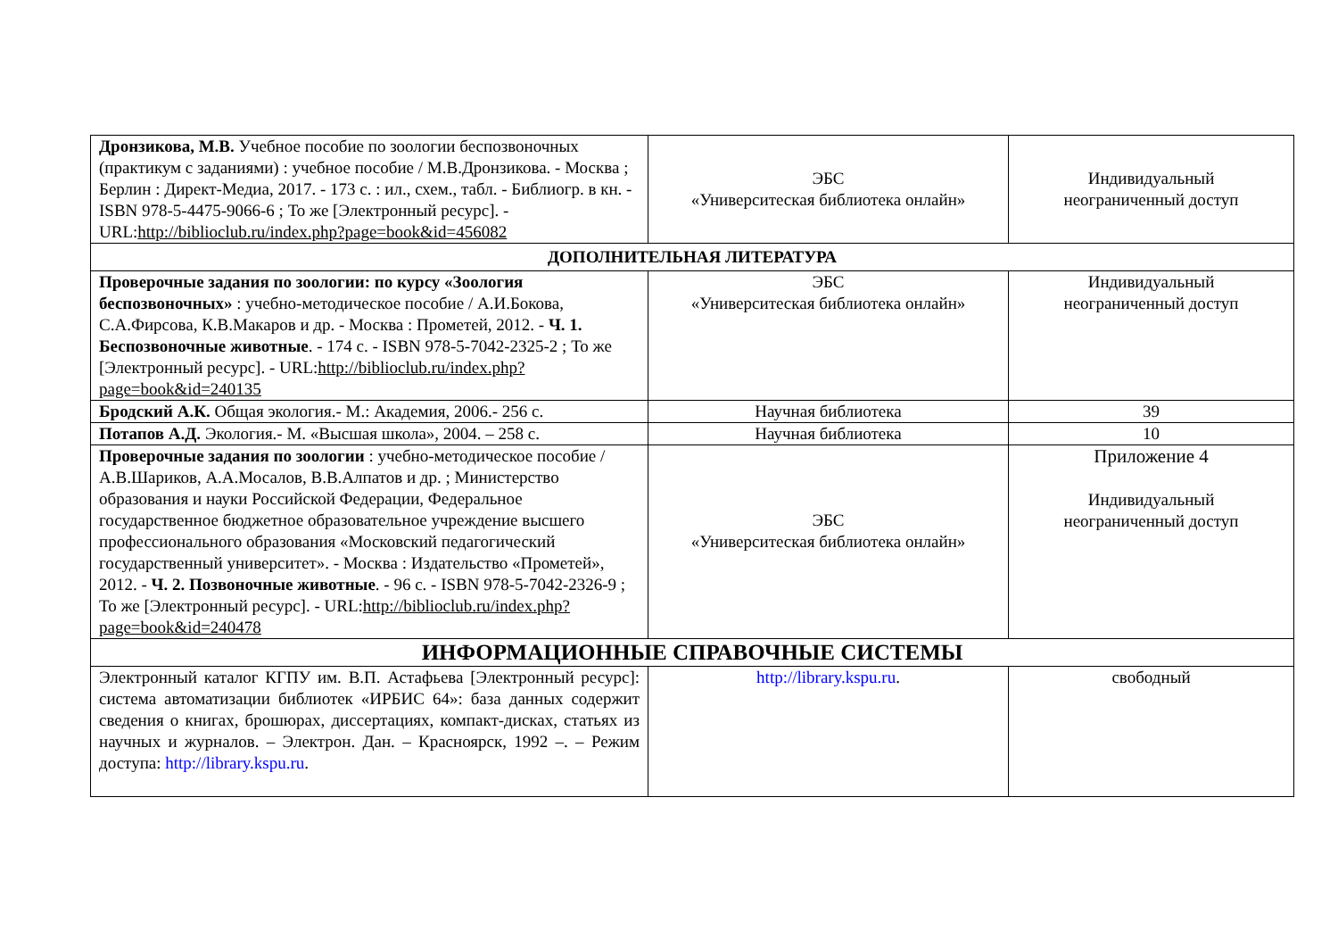| Дронзикова, М.В. Учебное пособие по зоологии беспозвоночных (практикум с заданиями) : учебное пособие / М.В.Дронзикова. - Москва ; Берлин : Директ-Медиа, 2017. - 173 с. : ил., схем., табл. - Библиогр. в кн. - ISBN 978-5-4475-9066-6 ; То же [Электронный ресурс]. - URL: http://biblioclub.ru/index.php?page=book&id=456082 | ЭБС «Университеская библиотека онлайн» | Индивидуальный неограниченный доступ |
| ДОПОЛНИТЕЛЬНАЯ ЛИТЕРАТУРА | | |
| Проверочные задания по зоологии: по курсу «Зоология беспозвоночных» : учебно-методическое пособие / А.И.Бокова, С.А.Фирсова, К.В.Макаров и др. - Москва : Прометей, 2012. - Ч. 1. Беспозвоночные животные . - 174 с. - ISBN 978-5-7042-2325-2 ; То же [Электронный ресурс]. - URL: http://biblioclub.ru/index.php?page=book&id=240135 | ЭБС «Университеская библиотека онлайн» | Индивидуальный неограниченный доступ |
| Бродский А.К. Общая экология.- М.: Академия, 2006.- 256 с. | Научная библиотека | 39 |
| Потапов А.Д. Экология.- М. «Высшая школа», 2004. – 258 с. | Научная библиотека | 10 |
| Проверочные задания по зоологии : учебно-методическое пособие / А.В.Шариков, А.А.Мосалов, В.В.Алпатов и др. ; Министерство образования и науки Российской Федерации, Федеральное государственное бюджетное образовательное учреждение высшего профессионального образования «Московский педагогический государственный университет». - Москва : Издательство «Прометей», 2012. - Ч. 2. Позвоночные животные . - 96 с. - ISBN 978-5-7042-2326-9 ; То же [Электронный ресурс]. - URL: http://biblioclub.ru/index.php?page=book&id=240478 | ЭБС «Университеская библиотека онлайн» | Приложение 4 Индивидуальный неограниченный доступ |
| ИНФОРМАЦИОННЫЕ СПРАВОЧНЫЕ СИСТЕМЫ | | |
| Электронный каталог КГПУ им. В.П. Астафьева [Электронный ресурс]: система автоматизации библиотек «ИРБИС 64»: база данных содержит сведения о книгах, брошюрах, диссертациях, компакт-дисках, статьях из научных и журналов. – Электрон. Дан. – Красноярск, 1992 –. – Режим доступа: http://library.kspu.ru . | http://library.kspu.ru . | свободный |